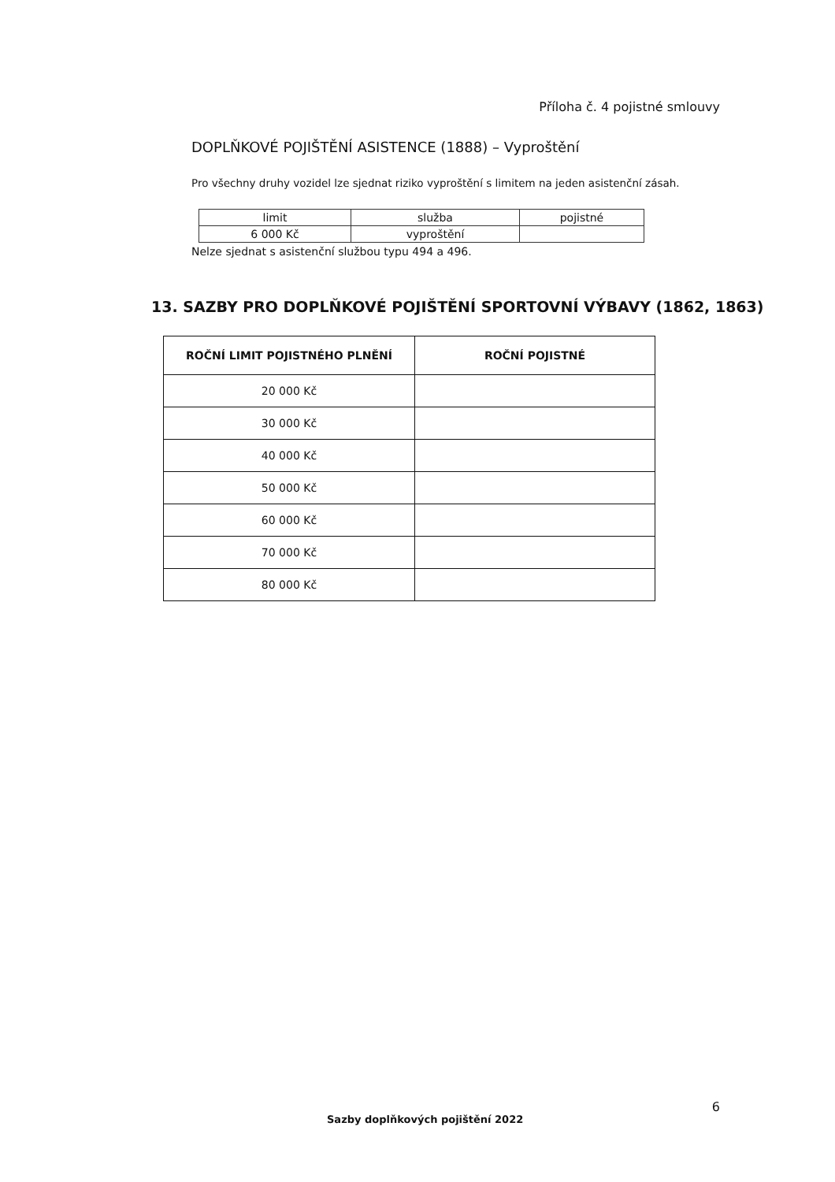Příloha č. 4 pojistné smlouvy
DOPLŇKOVÉ POJIŠTĚNÍ ASISTENCE (1888) – Vyproštění
Pro všechny druhy vozidel lze sjednat riziko vyproštění s limitem na jeden asistenční zásah.
| limit | služba | pojistné |
| 6 000 Kč | vyproštění | |
Nelze sjednat s asistenční službou typu 494 a 496.
13. SAZBY PRO DOPLŇKOVÉ POJIŠTĚNÍ SPORTOVNÍ VÝBAVY (1862, 1863)
| ROČNÍ LIMIT POJISTNÉHO PLNĚNÍ | ROČNÍ POJISTNÉ |
| --- | --- |
| 20 000 Kč | |
| 30 000 Kč | |
| 40 000 Kč | |
| 50 000 Kč | |
| 60 000 Kč | |
| 70 000 Kč | |
| 80 000 Kč | |
6
Sazby doplňkových pojištění 2022